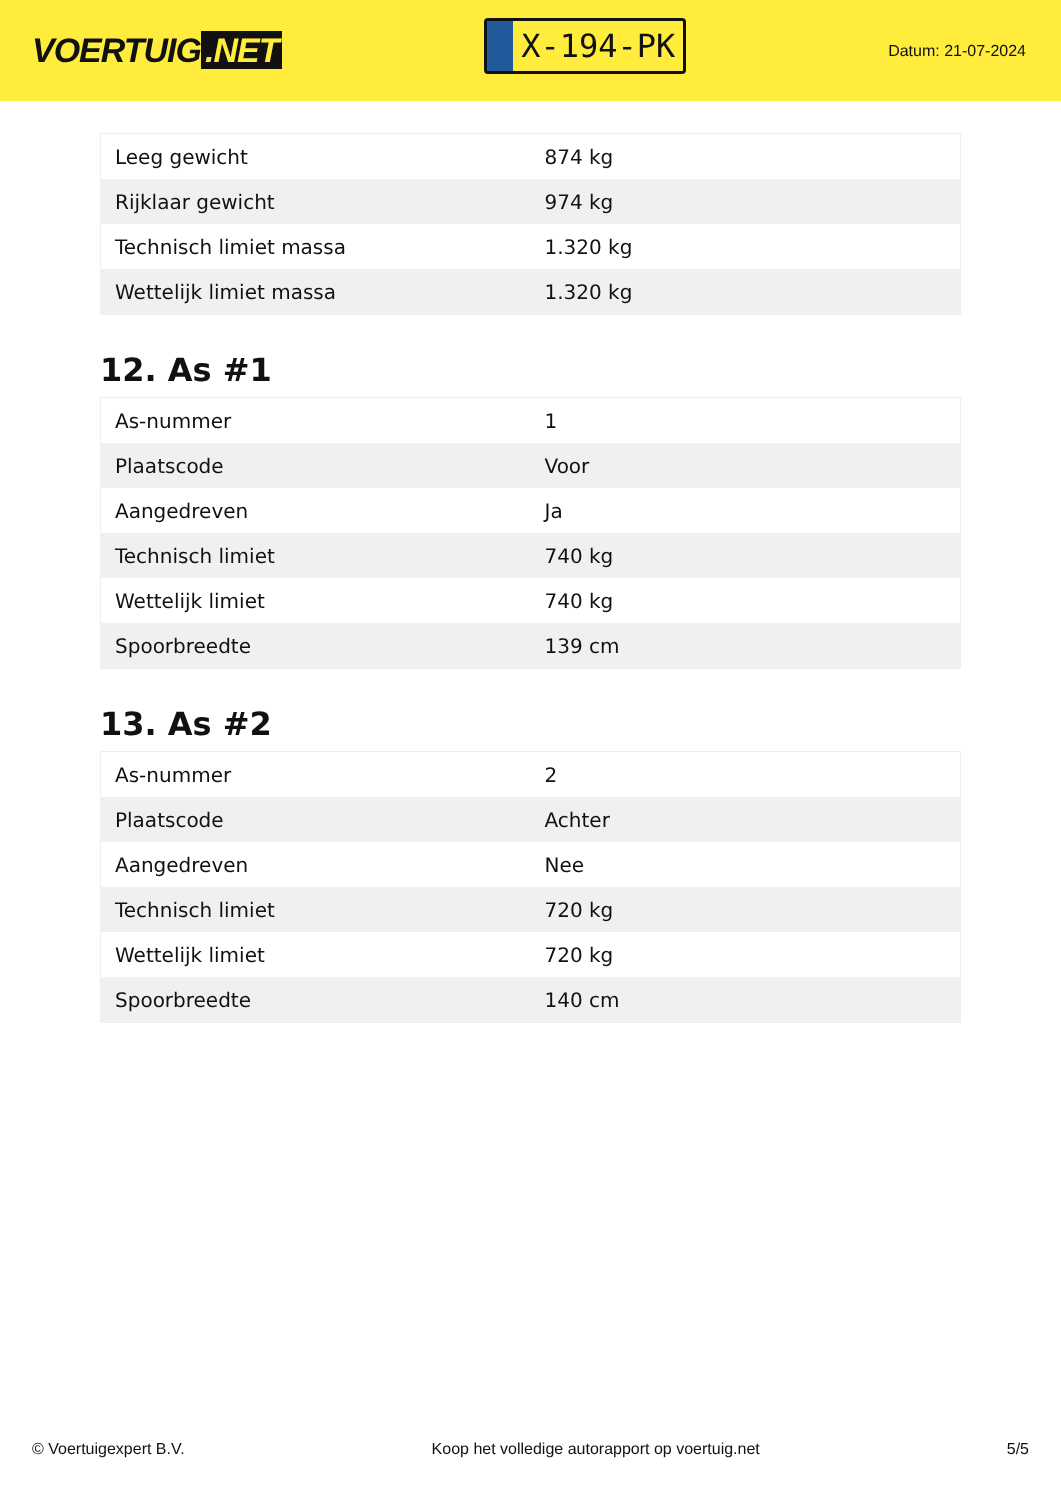VOERTUIG.NET
X-194-PK
Datum: 21-07-2024
| Leeg gewicht | 874 kg |
| Rijklaar gewicht | 974 kg |
| Technisch limiet massa | 1.320 kg |
| Wettelijk limiet massa | 1.320 kg |
12. As #1
| As-nummer | 1 |
| Plaatscode | Voor |
| Aangedreven | Ja |
| Technisch limiet | 740 kg |
| Wettelijk limiet | 740 kg |
| Spoorbreedte | 139 cm |
13. As #2
| As-nummer | 2 |
| Plaatscode | Achter |
| Aangedreven | Nee |
| Technisch limiet | 720 kg |
| Wettelijk limiet | 720 kg |
| Spoorbreedte | 140 cm |
© Voertuigexpert B.V. Koop het volledige autorapport op voertuig.net 5/5